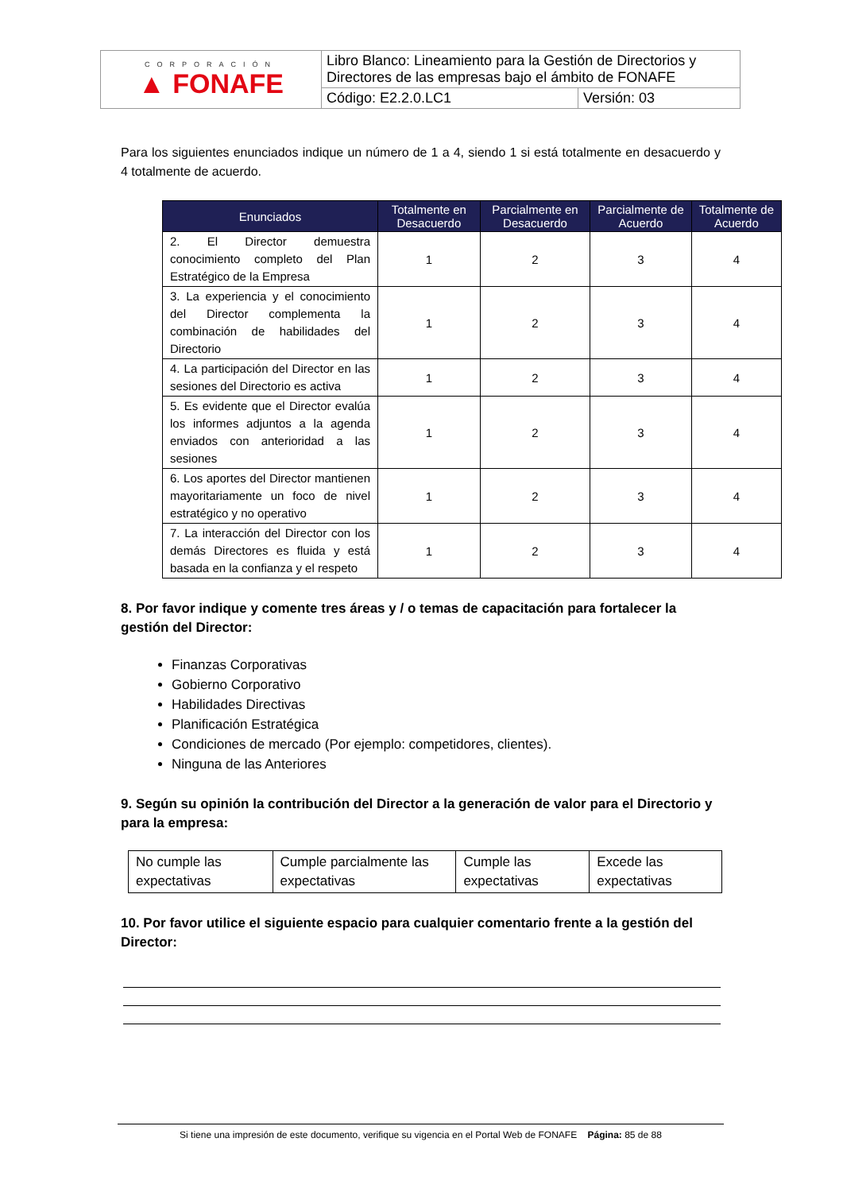| CORPORACIÓN ▲ FONAFE | Libro Blanco: Lineamiento para la Gestión de Directorios y Directores de las empresas bajo el ámbito de FONAFE | |
| | Código: E2.2.0.LC1 | Versión: 03 |
Para los siguientes enunciados indique un número de 1 a 4, siendo 1 si está totalmente en desacuerdo y 4 totalmente de acuerdo.
| Enunciados | Totalmente en Desacuerdo | Parcialmente en Desacuerdo | Parcialmente de Acuerdo | Totalmente de Acuerdo |
| --- | --- | --- | --- | --- |
| 2. El Director demuestra conocimiento completo del Plan Estratégico de la Empresa | 1 | 2 | 3 | 4 |
| 3. La experiencia y el conocimiento del Director complementa la combinación de habilidades del Directorio | 1 | 2 | 3 | 4 |
| 4. La participación del Director en las sesiones del Directorio es activa | 1 | 2 | 3 | 4 |
| 5. Es evidente que el Director evalúa los informes adjuntos a la agenda enviados con anterioridad a las sesiones | 1 | 2 | 3 | 4 |
| 6. Los aportes del Director mantienen mayoritariamente un foco de nivel estratégico y no operativo | 1 | 2 | 3 | 4 |
| 7. La interacción del Director con los demás Directores es fluida y está basada en la confianza y el respeto | 1 | 2 | 3 | 4 |
8. Por favor indique y comente tres áreas y / o temas de capacitación para fortalecer la gestión del Director:
Finanzas Corporativas
Gobierno Corporativo
Habilidades Directivas
Planificación Estratégica
Condiciones de mercado (Por ejemplo: competidores, clientes).
Ninguna de las Anteriores
9. Según su opinión la contribución del Director a la generación de valor para el Directorio y para la empresa:
| No cumple las expectativas | Cumple parcialmente las expectativas | Cumple las expectativas | Excede las expectativas |
10. Por favor utilice el siguiente espacio para cualquier comentario frente a la gestión del Director:
Si tiene una impresión de este documento, verifique su vigencia en el Portal Web de FONAFE Página: 85 de 88